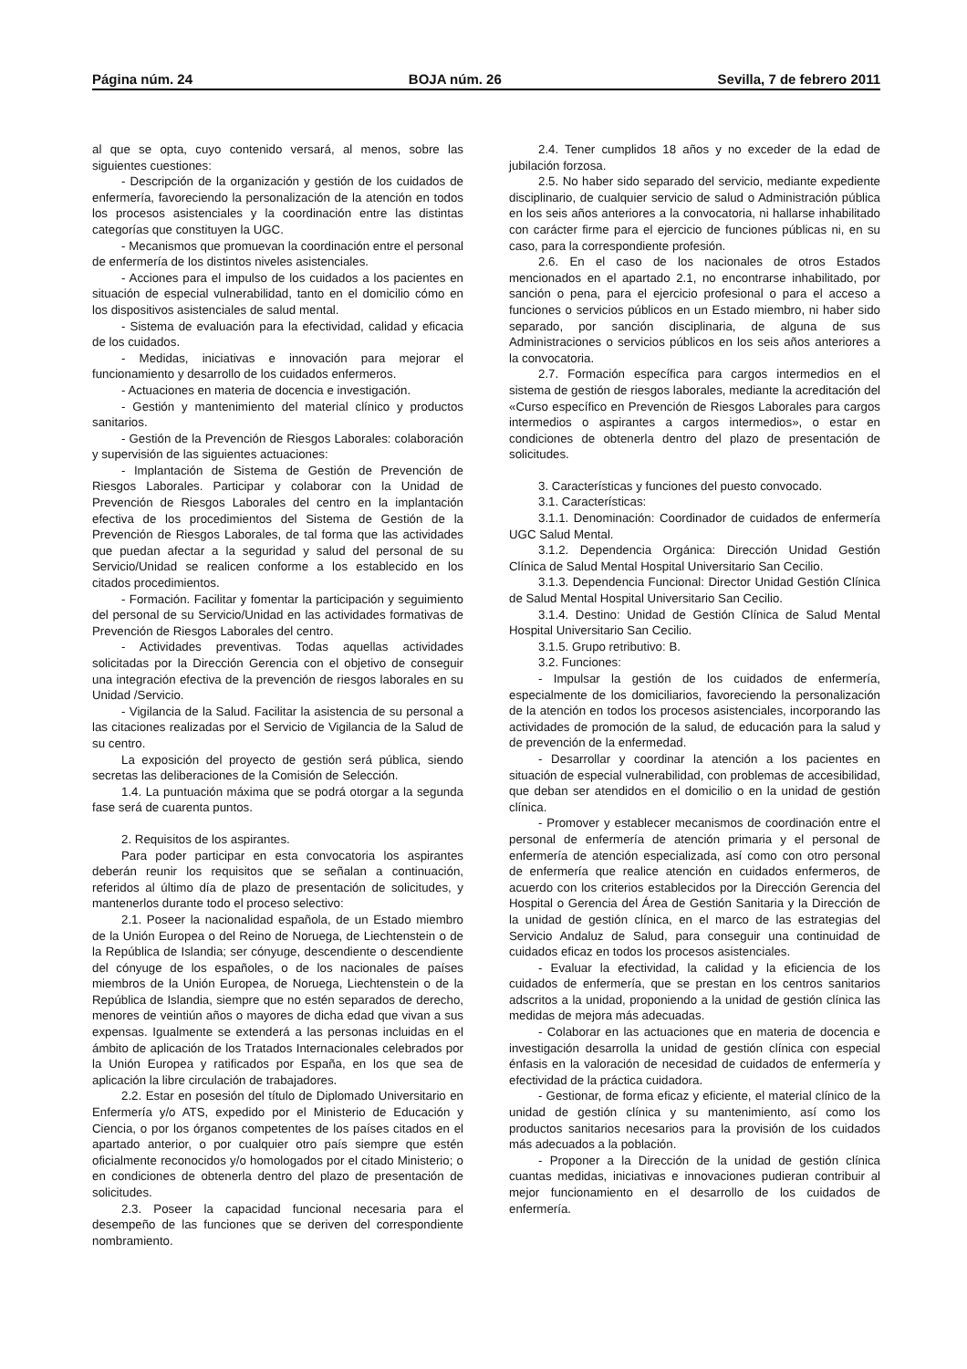Página núm. 24 BOJA núm. 26 Sevilla, 7 de febrero 2011
al que se opta, cuyo contenido versará, al menos, sobre las siguientes cuestiones:
- Descripción de la organización y gestión de los cuidados de enfermería, favoreciendo la personalización de la atención en todos los procesos asistenciales y la coordinación entre las distintas categorías que constituyen la UGC.
- Mecanismos que promuevan la coordinación entre el personal de enfermería de los distintos niveles asistenciales.
- Acciones para el impulso de los cuidados a los pacientes en situación de especial vulnerabilidad, tanto en el domicilio cómo en los dispositivos asistenciales de salud mental.
- Sistema de evaluación para la efectividad, calidad y eficacia de los cuidados.
- Medidas, iniciativas e innovación para mejorar el funcionamiento y desarrollo de los cuidados enfermeros.
- Actuaciones en materia de docencia e investigación.
- Gestión y mantenimiento del material clínico y productos sanitarios.
- Gestión de la Prevención de Riesgos Laborales: colaboración y supervisión de las siguientes actuaciones:
- Implantación de Sistema de Gestión de Prevención de Riesgos Laborales. Participar y colaborar con la Unidad de Prevención de Riesgos Laborales del centro en la implantación efectiva de los procedimientos del Sistema de Gestión de la Prevención de Riesgos Laborales, de tal forma que las actividades que puedan afectar a la seguridad y salud del personal de su Servicio/Unidad se realicen conforme a los establecido en los citados procedimientos.
- Formación. Facilitar y fomentar la participación y seguimiento del personal de su Servicio/Unidad en las actividades formativas de Prevención de Riesgos Laborales del centro.
- Actividades preventivas. Todas aquellas actividades solicitadas por la Dirección Gerencia con el objetivo de conseguir una integración efectiva de la prevención de riesgos laborales en su Unidad /Servicio.
- Vigilancia de la Salud. Facilitar la asistencia de su personal a las citaciones realizadas por el Servicio de Vigilancia de la Salud de su centro.
La exposición del proyecto de gestión será pública, siendo secretas las deliberaciones de la Comisión de Selección.
1.4. La puntuación máxima que se podrá otorgar a la segunda fase será de cuarenta puntos.
2. Requisitos de los aspirantes.
Para poder participar en esta convocatoria los aspirantes deberán reunir los requisitos que se señalan a continuación, referidos al último día de plazo de presentación de solicitudes, y mantenerlos durante todo el proceso selectivo:
2.1. Poseer la nacionalidad española, de un Estado miembro de la Unión Europea o del Reino de Noruega, de Liechtenstein o de la República de Islandia; ser cónyuge, descendiente o descendiente del cónyuge de los españoles, o de los nacionales de países miembros de la Unión Europea, de Noruega, Liechtenstein o de la República de Islandia, siempre que no estén separados de derecho, menores de veintiún años o mayores de dicha edad que vivan a sus expensas. Igualmente se extenderá a las personas incluidas en el ámbito de aplicación de los Tratados Internacionales celebrados por la Unión Europea y ratificados por España, en los que sea de aplicación la libre circulación de trabajadores.
2.2. Estar en posesión del título de Diplomado Universitario en Enfermería y/o ATS, expedido por el Ministerio de Educación y Ciencia, o por los órganos competentes de los países citados en el apartado anterior, o por cualquier otro país siempre que estén oficialmente reconocidos y/o homologados por el citado Ministerio; o en condiciones de obtenerla dentro del plazo de presentación de solicitudes.
2.3. Poseer la capacidad funcional necesaria para el desempeño de las funciones que se deriven del correspondiente nombramiento.
2.4. Tener cumplidos 18 años y no exceder de la edad de jubilación forzosa.
2.5. No haber sido separado del servicio, mediante expediente disciplinario, de cualquier servicio de salud o Administración pública en los seis años anteriores a la convocatoria, ni hallarse inhabilitado con carácter firme para el ejercicio de funciones públicas ni, en su caso, para la correspondiente profesión.
2.6. En el caso de los nacionales de otros Estados mencionados en el apartado 2.1, no encontrarse inhabilitado, por sanción o pena, para el ejercicio profesional o para el acceso a funciones o servicios públicos en un Estado miembro, ni haber sido separado, por sanción disciplinaria, de alguna de sus Administraciones o servicios públicos en los seis años anteriores a la convocatoria.
2.7. Formación específica para cargos intermedios en el sistema de gestión de riesgos laborales, mediante la acreditación del «Curso específico en Prevención de Riesgos Laborales para cargos intermedios o aspirantes a cargos intermedios», o estar en condiciones de obtenerla dentro del plazo de presentación de solicitudes.
3. Características y funciones del puesto convocado.
3.1. Características:
3.1.1. Denominación: Coordinador de cuidados de enfermería UGC Salud Mental.
3.1.2. Dependencia Orgánica: Dirección Unidad Gestión Clínica de Salud Mental Hospital Universitario San Cecilio.
3.1.3. Dependencia Funcional: Director Unidad Gestión Clínica de Salud Mental Hospital Universitario San Cecilio.
3.1.4. Destino: Unidad de Gestión Clínica de Salud Mental Hospital Universitario San Cecilio.
3.1.5. Grupo retributivo: B.
3.2. Funciones:
- Impulsar la gestión de los cuidados de enfermería, especialmente de los domiciliarios, favoreciendo la personalización de la atención en todos los procesos asistenciales, incorporando las actividades de promoción de la salud, de educación para la salud y de prevención de la enfermedad.
- Desarrollar y coordinar la atención a los pacientes en situación de especial vulnerabilidad, con problemas de accesibilidad, que deban ser atendidos en el domicilio o en la unidad de gestión clínica.
- Promover y establecer mecanismos de coordinación entre el personal de enfermería de atención primaria y el personal de enfermería de atención especializada, así como con otro personal de enfermería que realice atención en cuidados enfermeros, de acuerdo con los criterios establecidos por la Dirección Gerencia del Hospital o Gerencia del Área de Gestión Sanitaria y la Dirección de la unidad de gestión clínica, en el marco de las estrategias del Servicio Andaluz de Salud, para conseguir una continuidad de cuidados eficaz en todos los procesos asistenciales.
- Evaluar la efectividad, la calidad y la eficiencia de los cuidados de enfermería, que se prestan en los centros sanitarios adscritos a la unidad, proponiendo a la unidad de gestión clínica las medidas de mejora más adecuadas.
- Colaborar en las actuaciones que en materia de docencia e investigación desarrolla la unidad de gestión clínica con especial énfasis en la valoración de necesidad de cuidados de enfermería y efectividad de la práctica cuidadora.
- Gestionar, de forma eficaz y eficiente, el material clínico de la unidad de gestión clínica y su mantenimiento, así como los productos sanitarios necesarios para la provisión de los cuidados más adecuados a la población.
- Proponer a la Dirección de la unidad de gestión clínica cuantas medidas, iniciativas e innovaciones pudieran contribuir al mejor funcionamiento en el desarrollo de los cuidados de enfermería.